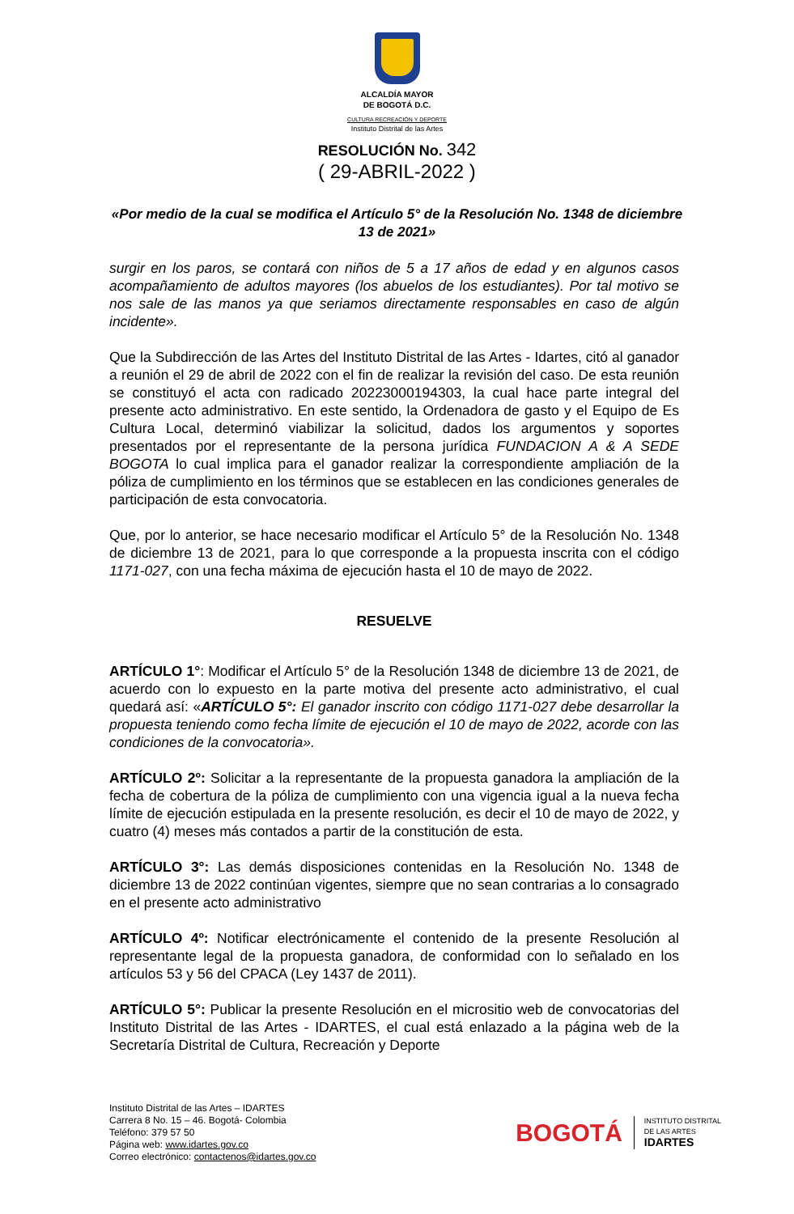ALCALDÍA MAYOR
DE BOGOTÁ D.C.
CULTURA RECREACIÓN Y DEPORTE
Instituto Distrital de las Artes
RESOLUCIÓN No. 342
( 29-ABRIL-2022 )
«Por medio de la cual se modifica el Artículo 5° de la Resolución No. 1348 de diciembre 13 de 2021»
surgir en los paros, se contará con niños de 5 a 17 años de edad y en algunos casos acompañamiento de adultos mayores (los abuelos de los estudiantes). Por tal motivo se nos sale de las manos ya que seriamos directamente responsables en caso de algún incidente».
Que la Subdirección de las Artes del Instituto Distrital de las Artes - Idartes, citó al ganador a reunión el 29 de abril de 2022 con el fin de realizar la revisión del caso. De esta reunión se constituyó el acta con radicado 20223000194303, la cual hace parte integral del presente acto administrativo. En este sentido, la Ordenadora de gasto y el Equipo de Es Cultura Local, determinó viabilizar la solicitud, dados los argumentos y soportes presentados por el representante de la persona jurídica FUNDACION A & A SEDE BOGOTA lo cual implica para el ganador realizar la correspondiente ampliación de la póliza de cumplimiento en los términos que se establecen en las condiciones generales de participación de esta convocatoria.
Que, por lo anterior, se hace necesario modificar el Artículo 5° de la Resolución No. 1348 de diciembre 13 de 2021, para lo que corresponde a la propuesta inscrita con el código 1171-027, con una fecha máxima de ejecución hasta el 10 de mayo de 2022.
RESUELVE
ARTÍCULO 1°: Modificar el Artículo 5° de la Resolución 1348 de diciembre 13 de 2021, de acuerdo con lo expuesto en la parte motiva del presente acto administrativo, el cual quedará así: «ARTÍCULO 5°: El ganador inscrito con código 1171-027 debe desarrollar la propuesta teniendo como fecha límite de ejecución el 10 de mayo de 2022, acorde con las condiciones de la convocatoria».
ARTÍCULO 2º: Solicitar a la representante de la propuesta ganadora la ampliación de la fecha de cobertura de la póliza de cumplimiento con una vigencia igual a la nueva fecha límite de ejecución estipulada en la presente resolución, es decir el 10 de mayo de 2022, y cuatro (4) meses más contados a partir de la constitución de esta.
ARTÍCULO 3°: Las demás disposiciones contenidas en la Resolución No. 1348 de diciembre 13 de 2022 continúan vigentes, siempre que no sean contrarias a lo consagrado en el presente acto administrativo
ARTÍCULO 4º: Notificar electrónicamente el contenido de la presente Resolución al representante legal de la propuesta ganadora, de conformidad con lo señalado en los artículos 53 y 56 del CPACA (Ley 1437 de 2011).
ARTÍCULO 5°: Publicar la presente Resolución en el micrositio web de convocatorias del Instituto Distrital de las Artes - IDARTES, el cual está enlazado a la página web de la Secretaría Distrital de Cultura, Recreación y Deporte
Instituto Distrital de las Artes – IDARTES
Carrera 8 No. 15 – 46. Bogotá- Colombia
Teléfono: 379 57 50
Página web: www.idartes.gov.co
Correo electrónico: contactenos@idartes.gov.co
BOGOTÁ
INSTITUTO DISTRITAL
DE LAS ARTES
IDARTES